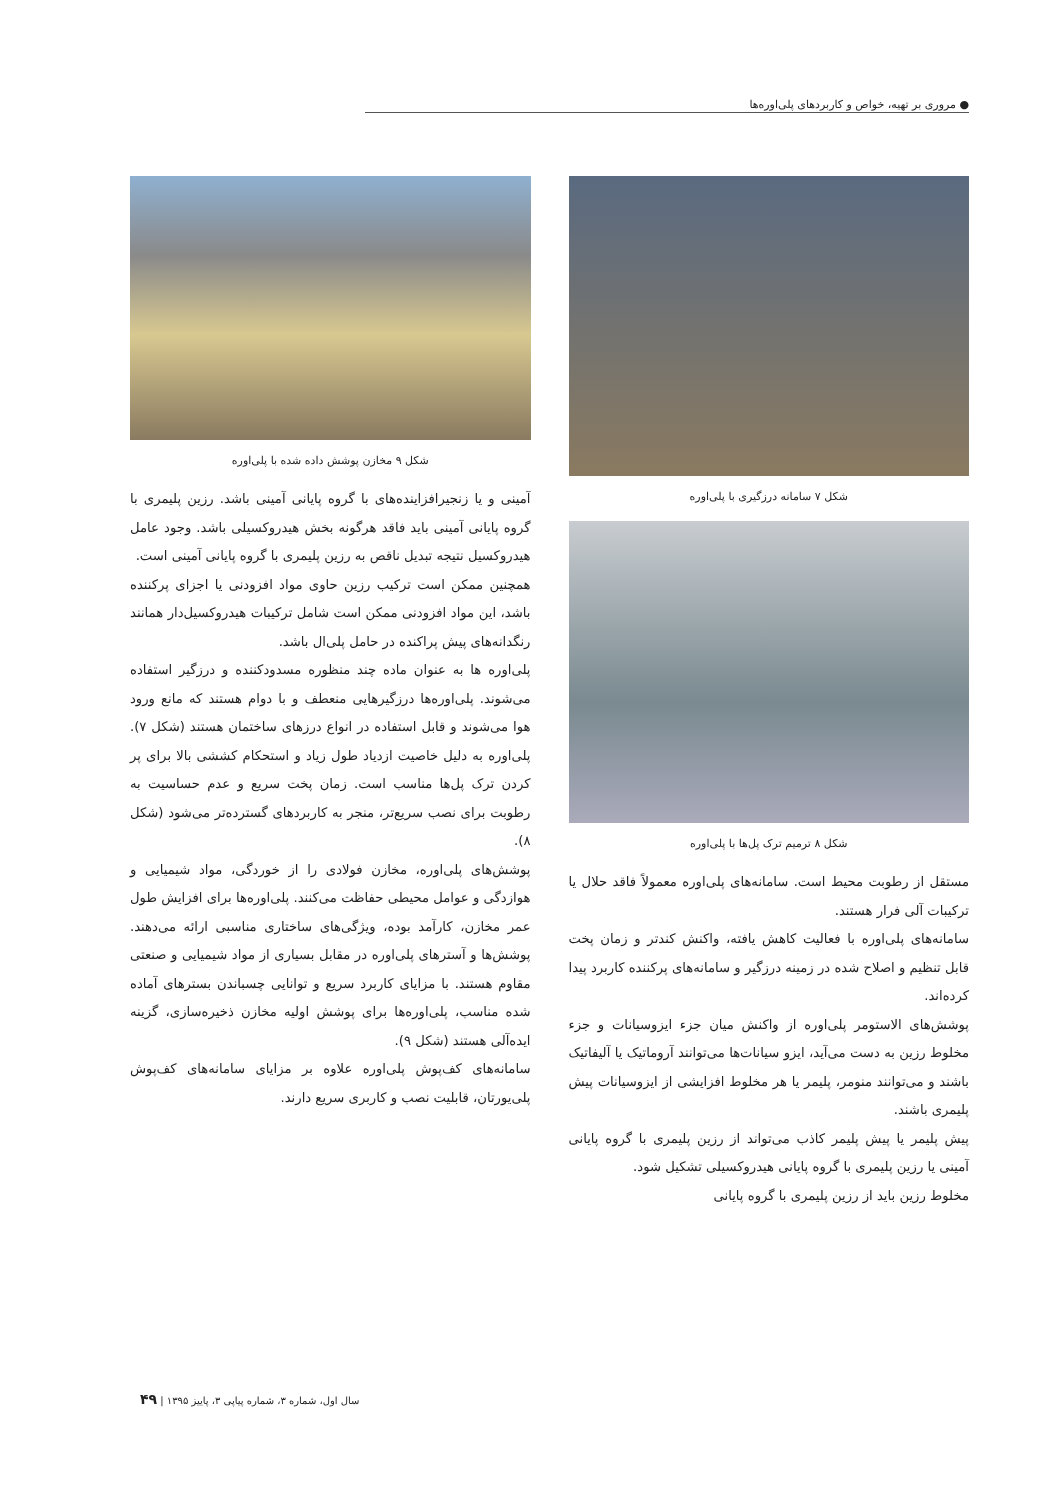● مروری بر تهیه، خواص و کاربردهای پلی‌اوره‌ها
شکل ۷ سامانه درزگیری با پلی‌اوره
شکل ۸ ترمیم ترک پل‌ها با پلی‌اوره
مستقل از رطوبت محیط است. سامانه‌های پلی‌اوره معمولاً فاقد حلال یا ترکیبات آلی فرار هستند.
سامانه‌های پلی‌اوره با فعالیت کاهش یافته، واکنش کندتر و زمان پخت قابل تنظیم و اصلاح شده در زمینه درزگیر و سامانه‌های پرکننده کاربرد پیدا کرده‌اند.
پوشش‌های الاستومر پلی‌اوره از واکنش میان جزء ایزوسیانات و جزء مخلوط رزین به دست می‌آید، ایزو سیانات‌ها می‌توانند آروماتیک یا آلیفاتیک باشند و می‌توانند منومر، پلیمر یا هر مخلوط افزایشی از ایزوسیانات پیش پلیمری باشند.
پیش پلیمر یا پیش پلیمر کاذب می‌تواند از رزین پلیمری با گروه پایانی آمینی یا رزین پلیمری با گروه پایانی هیدروکسیلی تشکیل شود.
مخلوط رزین باید از رزین پلیمری با گروه پایانی
شکل ۹ مخازن پوشش داده شده با پلی‌اوره
آمینی و یا زنجیرافزاینده‌های با گروه پایانی آمینی باشد. رزین پلیمری با گروه پایانی آمینی باید فاقد هرگونه بخش هیدروکسیلی باشد. وجود عامل هیدروکسیل نتیجه تبدیل ناقص به رزین پلیمری با گروه پایانی آمینی است.
همچنین ممکن است ترکیب رزین حاوی مواد افزودنی یا اجزای پرکننده باشد، این مواد افزودنی ممکن است شامل ترکیبات هیدروکسیل‌دار همانند رنگدانه‌های پیش پراکنده در حامل پلی‌ال باشد.
پلی‌اوره ها به عنوان ماده چند منظوره مسدودکننده و درزگیر استفاده می‌شوند. پلی‌اوره‌ها درزگیرهایی منعطف و با دوام هستند که مانع ورود هوا می‌شوند و قابل استفاده در انواع درزهای ساختمان هستند (شکل ۷). پلی‌اوره به دلیل خاصیت ازدیاد طول زیاد و استحکام کششی بالا برای پر کردن ترک پل‌ها مناسب است. زمان پخت سریع و عدم حساسیت به رطوبت برای نصب سریع‌تر، منجر به کاربردهای گسترده‌تر می‌شود (شکل ۸).
پوشش‌های پلی‌اوره، مخازن فولادی را از خوردگی، مواد شیمیایی و هوازدگی و عوامل محیطی حفاظت می‌کنند. پلی‌اوره‌ها برای افزایش طول عمر مخازن، کارآمد بوده، ویژگی‌های ساختاری مناسبی ارائه می‌دهند. پوشش‌ها و آسترهای پلی‌اوره در مقابل بسیاری از مواد شیمیایی و صنعتی مقاوم هستند. با مزایای کاربرد سریع و توانایی چسباندن بسترهای آماده شده مناسب، پلی‌اوره‌ها برای پوشش اولیه مخازن ذخیره‌سازی، گزینه ایده‌آلی هستند (شکل ۹).
سامانه‌های کف‌پوش پلی‌اوره علاوه بر مزایای سامانه‌های کف‌پوش پلی‌یورتان، قابلیت نصب و کاربری سریع دارند.
سال اول، شماره ۳، شماره پیاپی ۳، پاییز ۱۳۹۵ | ۴۹